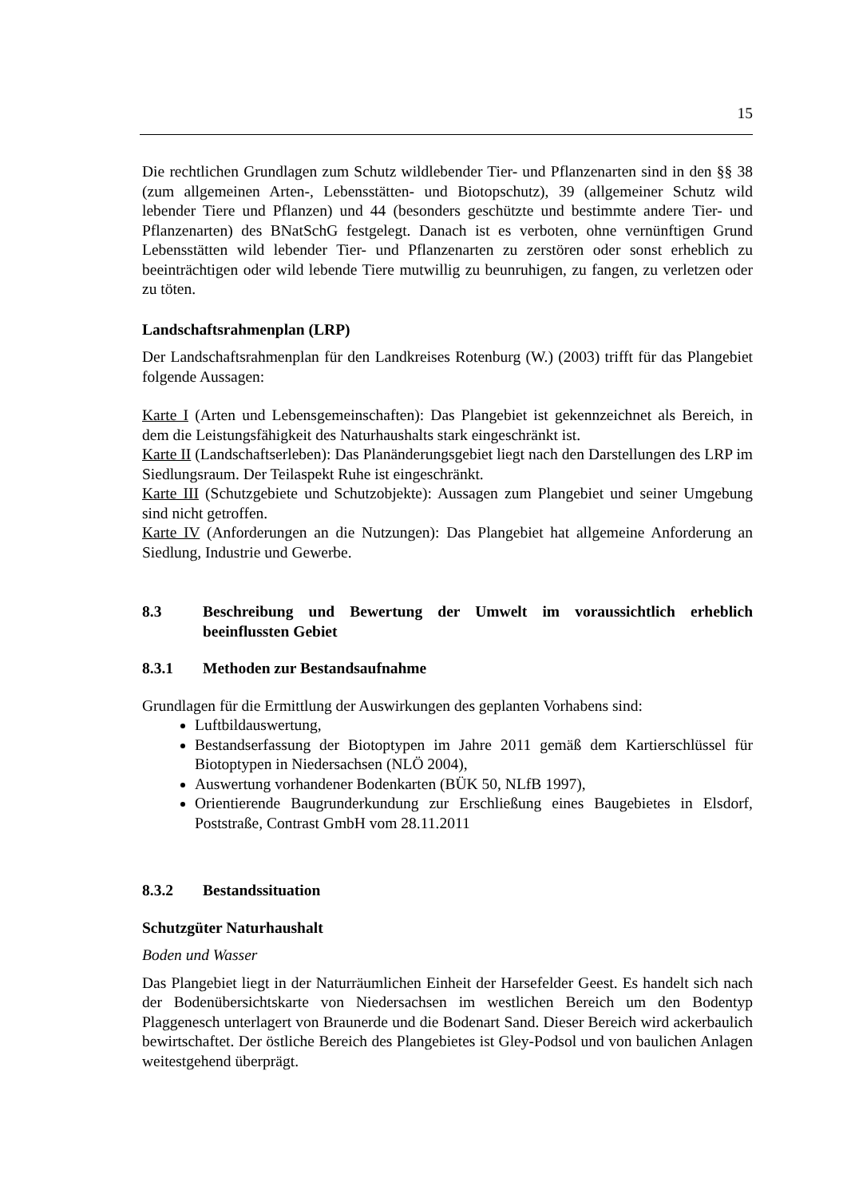15
Die rechtlichen Grundlagen zum Schutz wildlebender Tier- und Pflanzenarten sind in den §§ 38 (zum allgemeinen Arten-, Lebensstätten- und Biotopschutz), 39 (allgemeiner Schutz wild lebender Tiere und Pflanzen) und 44 (besonders geschützte und bestimmte andere Tier- und Pflanzenarten) des BNatSchG festgelegt. Danach ist es verboten, ohne vernünftigen Grund Lebensstätten wild lebender Tier- und Pflanzenarten zu zerstören oder sonst erheblich zu beeinträchtigen oder wild lebende Tiere mutwillig zu beunruhigen, zu fangen, zu verletzen oder zu töten.
Landschaftsrahmenplan (LRP)
Der Landschaftsrahmenplan für den Landkreises Rotenburg (W.) (2003) trifft für das Plangebiet folgende Aussagen:
Karte I (Arten und Lebensgemeinschaften): Das Plangebiet ist gekennzeichnet als Bereich, in dem die Leistungsfähigkeit des Naturhaushalts stark eingeschränkt ist.
Karte II (Landschaftserleben): Das Planänderungsgebiet liegt nach den Darstellungen des LRP im Siedlungsraum. Der Teilaspekt Ruhe ist eingeschränkt.
Karte III (Schutzgebiete und Schutzobjekte): Aussagen zum Plangebiet und seiner Umgebung sind nicht getroffen.
Karte IV (Anforderungen an die Nutzungen): Das Plangebiet hat allgemeine Anforderung an Siedlung, Industrie und Gewerbe.
8.3 Beschreibung und Bewertung der Umwelt im voraussichtlich erheblich beeinflussten Gebiet
8.3.1 Methoden zur Bestandsaufnahme
Grundlagen für die Ermittlung der Auswirkungen des geplanten Vorhabens sind:
Luftbildauswertung,
Bestandserfassung der Biotoptypen im Jahre 2011 gemäß dem Kartierschlüssel für Biotoptypen in Niedersachsen (NLÖ 2004),
Auswertung vorhandener Bodenkarten (BÜK 50, NLfB 1997),
Orientierende Baugrunderkundung zur Erschließung eines Baugebietes in Elsdorf, Poststraße, Contrast GmbH vom 28.11.2011
8.3.2 Bestandssituation
Schutzgüter Naturhaushalt
Boden und Wasser
Das Plangebiet liegt in der Naturräumlichen Einheit der Harsefelder Geest. Es handelt sich nach der Bodenübersichtskarte von Niedersachsen im westlichen Bereich um den Bodentyp Plaggenesch unterlagert von Braunerde und die Bodenart Sand. Dieser Bereich wird ackerbaulich bewirtschaftet. Der östliche Bereich des Plangebietes ist Gley-Podsol und von baulichen Anlagen weitestgehend überprägt.